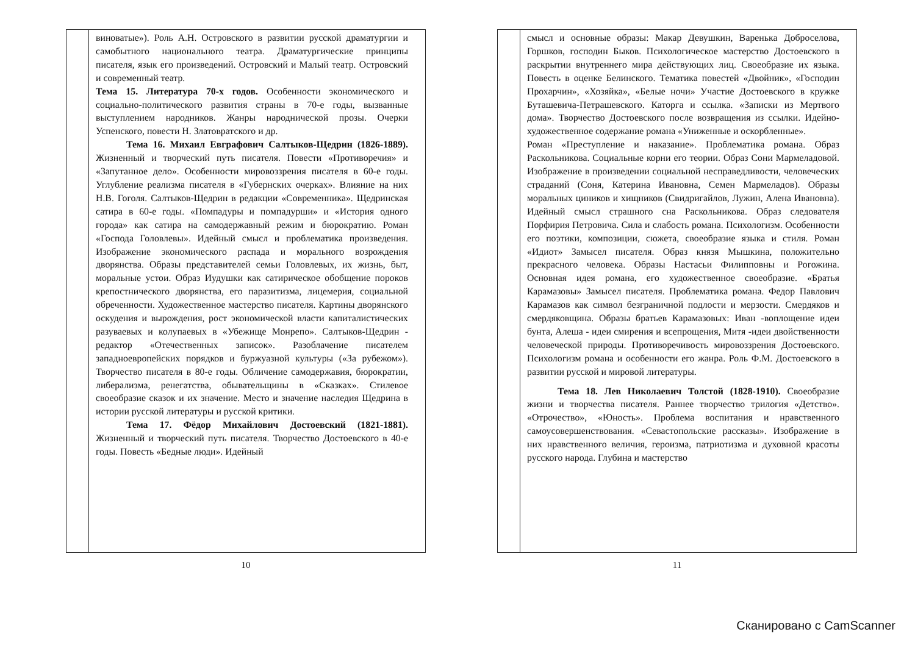виноватые»). Роль А.Н. Островского в развитии русской драматургии и самобытного национального театра. Драматургические принципы писателя, язык его произведений. Островский и Малый театр. Островский и современный театр.
Тема 15. Литература 70-х годов. Особенности экономического и социально-политического развития страны в 70-е годы, вызванные выступлением народников. Жанры народнической прозы. Очерки Успенского, повести Н. Златовратского и др.
Тема 16. Михаил Евграфович Салтыков-Щедрин (1826-1889). Жизненный и творческий путь писателя. Повести «Противоречия» и «Запутанное дело». Особенности мировоззрения писателя в 60-е годы. Углубление реализма писателя в «Губернских очерках». Влияние на них Н.В. Гоголя. Салтыков-Щедрин в редакции «Современника». Щедринская сатира в 60-е годы. «Помпадуры и помпадурши» и «История одного города» как сатира на самодержавный режим и бюрократию. Роман «Господа Головлевы». Идейный смысл и проблематика произведения. Изображение экономического распада и морального возрождения дворянства. Образы представителей семьи Головлевых, их жизнь, быт, моральные устои. Образ Иудушки как сатирическое обобщение пороков крепостнического дворянства, его паразитизма, лицемерия, социальной обреченности. Художественное мастерство писателя. Картины дворянского оскудения и вырождения, рост экономической власти капиталистических разуваевых и колупаевых в «Убежище Монрепо». Салтыков-Щедрин - редактор «Отечественных записок». Разоблачение писателем западноевропейских порядков и буржуазной культуры («За рубежом»). Творчество писателя в 80-е годы. Обличение самодержавия, бюрократии, либерализма, ренегатства, обывательщины в «Сказках». Стилевое своеобразие сказок и их значение. Место и значение наследия Щедрина в истории русской литературы и русской критики.
Тема 17. Фёдор Михайлович Достоевский (1821-1881). Жизненный и творческий путь писателя. Творчество Достоевского в 40-е годы. Повесть «Бедные люди». Идейный
10
смысл и основные образы: Макар Девушкин, Варенька Доброселова, Горшков, господин Быков. Психологическое мастерство Достоевского в раскрытии внутреннего мира действующих лиц. Своеобразие их языка. Повесть в оценке Белинского. Тематика повестей «Двойник», «Господин Прохарчин», «Хозяйка», «Белые ночи» Участие Достоевского в кружке Буташевича-Петрашевского. Каторга и ссылка. «Записки из Мертвого дома». Творчество Достоевского после возвращения из ссылки. Идейно-художественное содержание романа «Униженные и оскорбленные».
Роман «Преступление и наказание». Проблематика романа. Образ Раскольникова. Социальные корни его теории. Образ Сони Мармеладовой. Изображение в произведении социальной несправедливости, человеческих страданий (Соня, Катерина Ивановна, Семен Мармеладов). Образы моральных циников и хищников (Свидригайлов, Лужин, Алена Ивановна). Идейный смысл страшного сна Раскольникова. Образ следователя Порфирия Петровича. Сила и слабость романа. Психологизм. Особенности его поэтики, композиции, сюжета, своеобразие языка и стиля. Роман «Идиот» Замысел писателя. Образ князя Мышкина, положительно прекрасного человека. Образы Настасьи Филипповны и Рогожина. Основная идея романа, его художественное своеобразие. «Братья Карамазовы» Замысел писателя. Проблематика романа. Федор Павлович Карамазов как символ безграничной подлости и мерзости. Смердяков и смердяковщина. Образы братьев Карамазовых: Иван -воплощение идеи бунта, Алеша - идеи смирения и всепрощения, Митя -идеи двойственности человеческой природы. Противоречивость мировоззрения Достоевского. Психологизм романа и особенности его жанра. Роль Ф.М. Достоевского в развитии русской и мировой литературы.
Тема 18. Лев Николаевич Толстой (1828-1910). Своеобразие жизни и творчества писателя. Раннее творчество трилогия «Детство». «Отрочество», «Юность». Проблема воспитания и нравственного самоусовершенствования. «Севастопольские рассказы». Изображение в них нравственного величия, героизма, патриотизма и духовной красоты русского народа. Глубина и мастерство
11
Сканировано с CamScanner